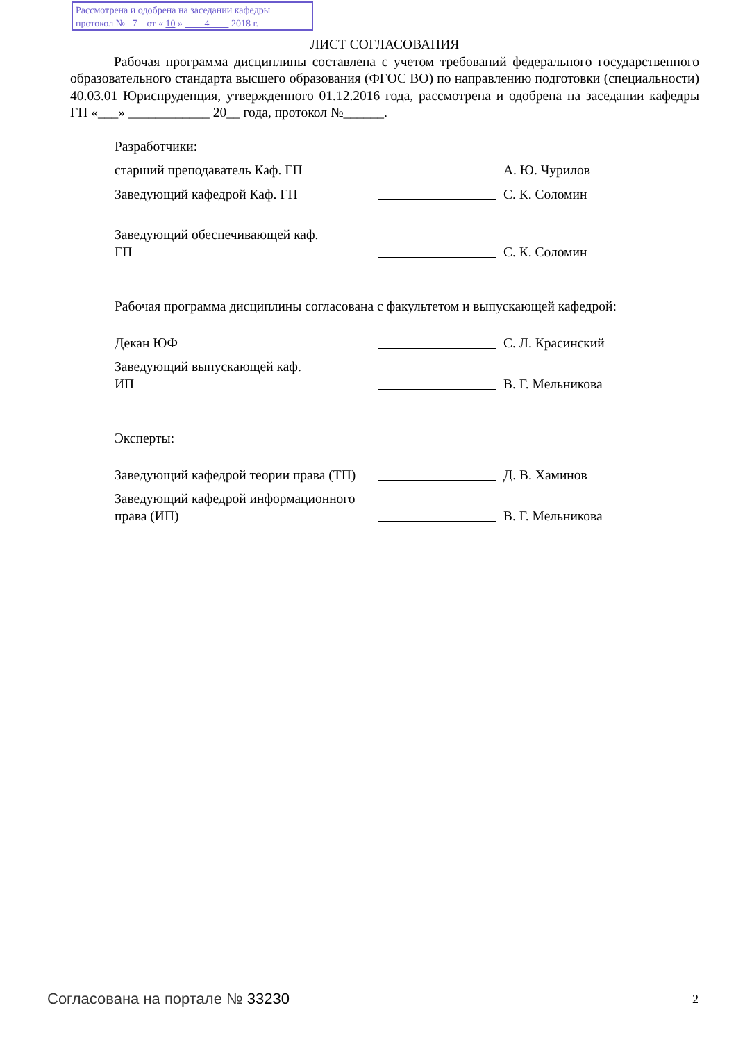Рассмотрена и одобрена на заседании кафедры
протокол № 7 от « 10 » 4 2018 г.
ЛИСТ СОГЛАСОВАНИЯ
Рабочая программа дисциплины составлена с учетом требований федерального государственного образовательного стандарта высшего образования (ФГОС ВО) по направлению подготовки (специальности) 40.03.01 Юриспруденция, утвержденного 01.12.2016 года, рассмотрена и одобрена на заседании кафедры ГП «___» ____________ 20__ года, протокол №______.
Разработчики:
старший преподаватель Каф. ГП А. Ю. Чурилов
Заведующий кафедрой Каф. ГП С. К. Соломин
Заведующий обеспечивающей каф.
ГП
С. К. Соломин
Рабочая программа дисциплины согласована с факультетом и выпускающей кафедрой:
Декан ЮФ С. Л. Красинский
Заведующий выпускающей каф.
ИП
В. Г. Мельникова
Эксперты:
Заведующий кафедрой теории права (ТП)
Д. В. Хаминов
Заведующий кафедрой информационного права (ИП)
В. Г. Мельникова
Согласована на портале № 33230 2